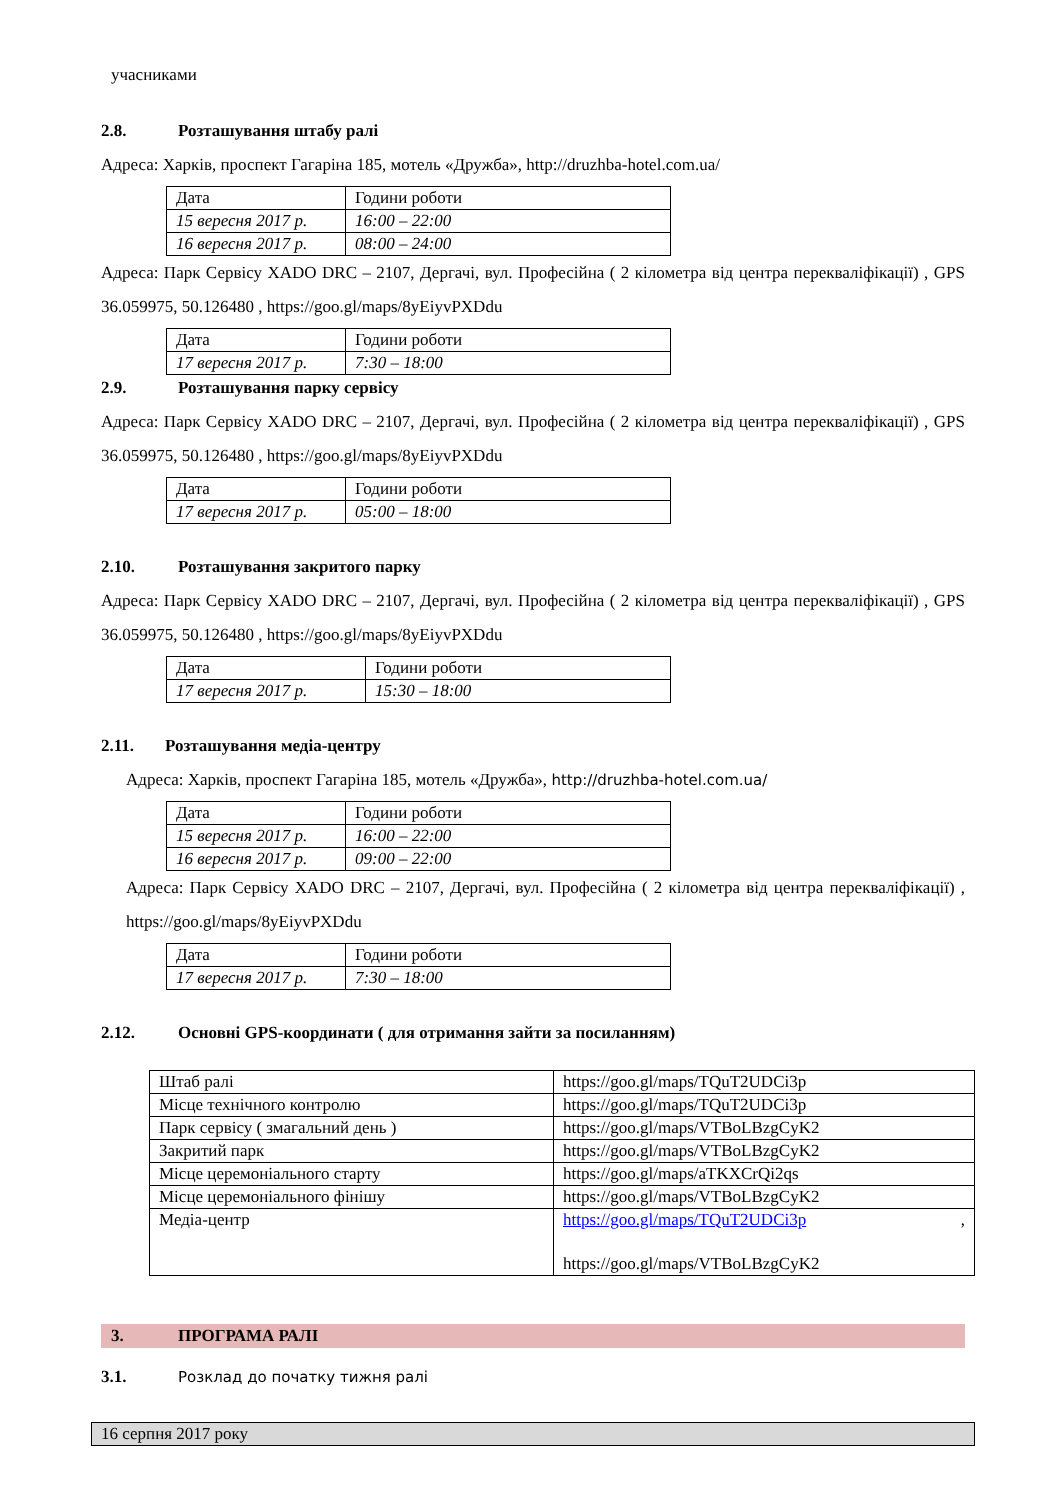учасниками
2.8. Розташування штабу ралі
Адреса: Харків, проспект Гагаріна 185, мотель «Дружба», http://druzhba-hotel.com.ua/
| Дата | Години роботи |
| 15 вересня 2017 р. | 16:00 – 22:00 |
| 16 вересня 2017 р. | 08:00 – 24:00 |
Адреса: Парк Сервісу XADO DRC – 2107, Дергачі, вул. Професійна ( 2 кілометра від центра перекваліфікації) , GPS 36.059975, 50.126480 , https://goo.gl/maps/8yEiyvPXDdu
| Дата | Години роботи |
| 17 вересня 2017 р. | 7:30 – 18:00 |
2.9. Розташування парку сервісу
Адреса: Парк Сервісу XADO DRC – 2107, Дергачі, вул. Професійна ( 2 кілометра від центра перекваліфікації) , GPS 36.059975, 50.126480 , https://goo.gl/maps/8yEiyvPXDdu
| Дата | Години роботи |
| 17 вересня 2017 р. | 05:00 – 18:00 |
2.10. Розташування закритого парку
Адреса: Парк Сервісу XADO DRC – 2107, Дергачі, вул. Професійна ( 2 кілометра від центра перекваліфікації) , GPS 36.059975, 50.126480 , https://goo.gl/maps/8yEiyvPXDdu
| Дата | Години роботи |
| 17 вересня 2017 р. | 15:30 – 18:00 |
2.11. Розташування медіа-центру
Адреса: Харків, проспект Гагаріна 185, мотель «Дружба», http://druzhba-hotel.com.ua/
| Дата | Години роботи |
| 15 вересня 2017 р. | 16:00 – 22:00 |
| 16 вересня 2017 р. | 09:00 – 22:00 |
Адреса: Парк Сервісу XADO DRC – 2107, Дергачі, вул. Професійна ( 2 кілометра від центра перекваліфікації) , https://goo.gl/maps/8yEiyvPXDdu
| Дата | Години роботи |
| 17 вересня 2017 р. | 7:30 – 18:00 |
2.12. Основні GPS-координати ( для отримання зайти за посиланням)
| Штаб ралі | https://goo.gl/maps/TQuT2UDCi3p |
| Місце технічного контролю | https://goo.gl/maps/TQuT2UDCi3p |
| Парк сервісу ( змагальний день ) | https://goo.gl/maps/VTBoLBzgCyK2 |
| Закритий парк | https://goo.gl/maps/VTBoLBzgCyK2 |
| Місце церемоніального старту | https://goo.gl/maps/aTKXCrQi2qs |
| Місце церемоніального фінішу | https://goo.gl/maps/VTBoLBzgCyK2 |
| Медіа-центр | https://goo.gl/maps/TQuT2UDCi3p , https://goo.gl/maps/VTBoLBzgCyK2 |
3. ПРОГРАМА РАЛІ
3.1. Розклад до початку тижня ралі
16 серпня 2017 року